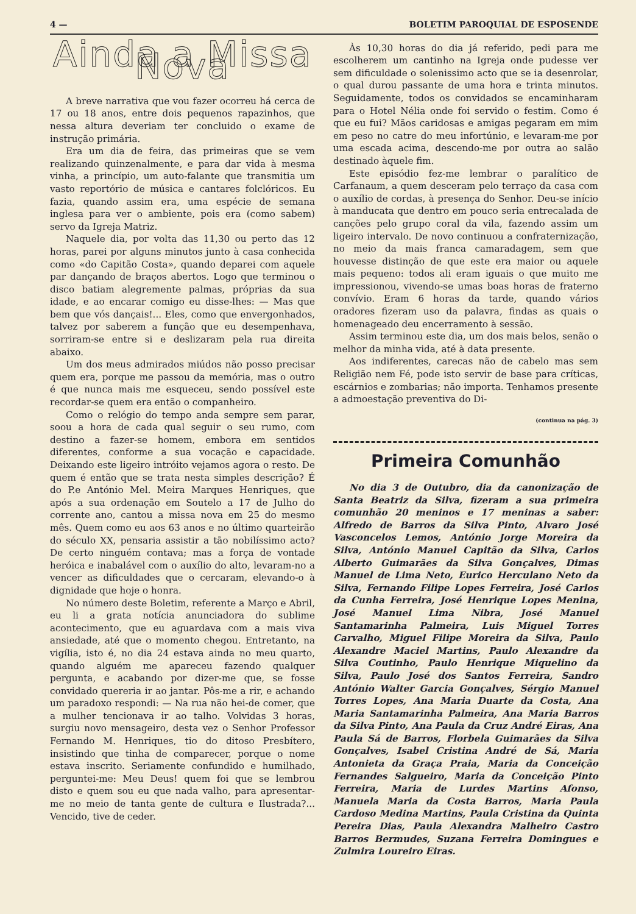4 — BOLETIM PAROQUIAL DE ESPOSENDE
Ainda a Missa Nova
A breve narrativa que vou fazer ocorreu há cerca de 17 ou 18 anos, entre dois pequenos rapazinhos, que nessa altura deveriam ter concluido o exame de instrução primária.
Era um dia de feira, das primeiras que se vem realizando quinzenalmente, e para dar vida à mesma vinha, a princípio, um auto-falante que transmitia um vasto reportório de música e cantares folclóricos. Eu fazia, quando assim era, uma espécie de semana inglesa para ver o ambiente, pois era (como sabem) servo da Igreja Matriz.
Naquele dia, por volta das 11,30 ou perto das 12 horas, parei por alguns minutos junto à casa conhecida como «do Capitão Costa», quando deparei com aquele par dançando de braços abertos. Logo que terminou o disco batiam alegremente palmas, próprias da sua idade, e ao encarar comigo eu disse-lhes: — Mas que bem que vós dançais!... Eles, como que envergonhados, talvez por saberem a função que eu desempenhava, sorriram-se entre si e deslizaram pela rua direita abaixo.
Um dos meus admirados miúdos não posso precisar quem era, porque me passou da memória, mas o outro é que nunca mais me esqueceu, sendo possível este recordar-se quem era então o companheiro.
Como o relógio do tempo anda sempre sem parar, soou a hora de cada qual seguir o seu rumo, com destino a fazer-se homem, embora em sentidos diferentes, conforme a sua vocação e capacidade. Deixando este ligeiro intróito vejamos agora o resto. De quem é então que se trata nesta simples descrição? É do P.e António Mel. Meira Marques Henriques, que após a sua ordenação em Soutelo a 17 de Julho do corrente ano, cantou a missa nova em 25 do mesmo mês. Quem como eu aos 63 anos e no último quarteirão do século XX, pensaria assistir a tão nobilíssimo acto? De certo ninguém contava; mas a força de vontade heróica e inabalável com o auxílio do alto, levaram-no a vencer as dificuldades que o cercaram, elevando-o à dignidade que hoje o honra.
No número deste Boletim, referente a Março e Abril, eu li a grata notícia anunciadora do sublime acontecimento, que eu aguardava com a mais viva ansiedade, até que o momento chegou. Entretanto, na vigília, isto é, no dia 24 estava ainda no meu quarto, quando alguém me apareceu fazendo qualquer pergunta, e acabando por dizer-me que, se fosse convidado quereria ir ao jantar. Pôs-me a rir, e achando um paradoxo respondi: — Na rua não hei-de comer, que a mulher tencionava ir ao talho. Volvidas 3 horas, surgiu novo mensageiro, desta vez o Senhor Professor Fernando M. Henriques, tio do ditoso Presbítero, insistindo que tinha de comparecer, porque o nome estava inscrito. Seriamente confundido e humilhado, perguntei-me: Meu Deus! quem foi que se lembrou disto e quem sou eu que nada valho, para apresentar-me no meio de tanta gente de cultura e Ilustrada?... Vencido, tive de ceder.
Às 10,30 horas do dia já referido, pedi para me escolherem um cantinho na Igreja onde pudesse ver sem dificuldade o solenissimo acto que se ia desenrolar, o qual durou passante de uma hora e trinta minutos. Seguidamente, todos os convidados se encaminharam para o Hotel Nélia onde foi servido o festim. Como é que eu fui? Mãos caridosas e amigas pegaram em mim em peso no catre do meu infortúnio, e levaram-me por uma escada acima, descendo-me por outra ao salão destinado àquele fim.
Este episódio fez-me lembrar o paralítico de Carfanaum, a quem desceram pelo terraço da casa com o auxílio de cordas, à presença do Senhor. Deu-se início à manducata que dentro em pouco seria entrecalada de canções pelo grupo coral da vila, fazendo assim um ligeiro intervalo. De novo continuou a confraternização, no meio da mais franca camaradagem, sem que houvesse distinção de que este era maior ou aquele mais pequeno: todos ali eram iguais o que muito me impressionou, vivendo-se umas boas horas de fraterno convívio. Eram 6 horas da tarde, quando vários oradores fizeram uso da palavra, findas as quais o homenageado deu encerramento à sessão.
Assim terminou este dia, um dos mais belos, senão o melhor da minha vida, até à data presente.
Aos indiferentes, carecas não de cabelo mas sem Religião nem Fé, pode isto servir de base para críticas, escárnios e zombarias; não importa. Tenhamos presente a admoestação preventiva do Di-
(continua na pág. 3)
Primeira Comunhão
No dia 3 de Outubro, dia da canonização de Santa Beatriz da Silva, fizeram a sua primeira comunhão 20 meninos e 17 meninas a saber: Alfredo de Barros da Silva Pinto, Alvaro José Vasconcelos Lemos, António Jorge Moreira da Silva, António Manuel Capitão da Silva, Carlos Alberto Guimarães da Silva Gonçalves, Dimas Manuel de Lima Neto, Eurico Herculano Neto da Silva, Fernando Filipe Lopes Ferreira, José Carlos da Cunha Ferreira, José Henrique Lopes Menina, José Manuel Lima Nibra, José Manuel Santamarinha Palmeira, Luis Miguel Torres Carvalho, Miguel Filipe Moreira da Silva, Paulo Alexandre Maciel Martins, Paulo Alexandre da Silva Coutinho, Paulo Henrique Miquelino da Silva, Paulo José dos Santos Ferreira, Sandro António Walter Garcia Gonçalves, Sérgio Manuel Torres Lopes, Ana Maria Duarte da Costa, Ana Maria Santamarinha Palmeira, Ana Maria Barros da Silva Pinto, Ana Paula da Cruz André Eiras, Ana Paula Sá de Barros, Florbela Guimarães da Silva Gonçalves, Isabel Cristina André de Sá, Maria Antonieta da Graça Praia, Maria da Conceição Fernandes Salgueiro, Maria da Conceição Pinto Ferreira, Maria de Lurdes Martins Afonso, Manuela Maria da Costa Barros, Maria Paula Cardoso Medina Martins, Paula Cristina da Quinta Pereira Dias, Paula Alexandra Malheiro Castro Barros Bermudes, Suzana Ferreira Domingues e Zulmira Loureiro Eiras.